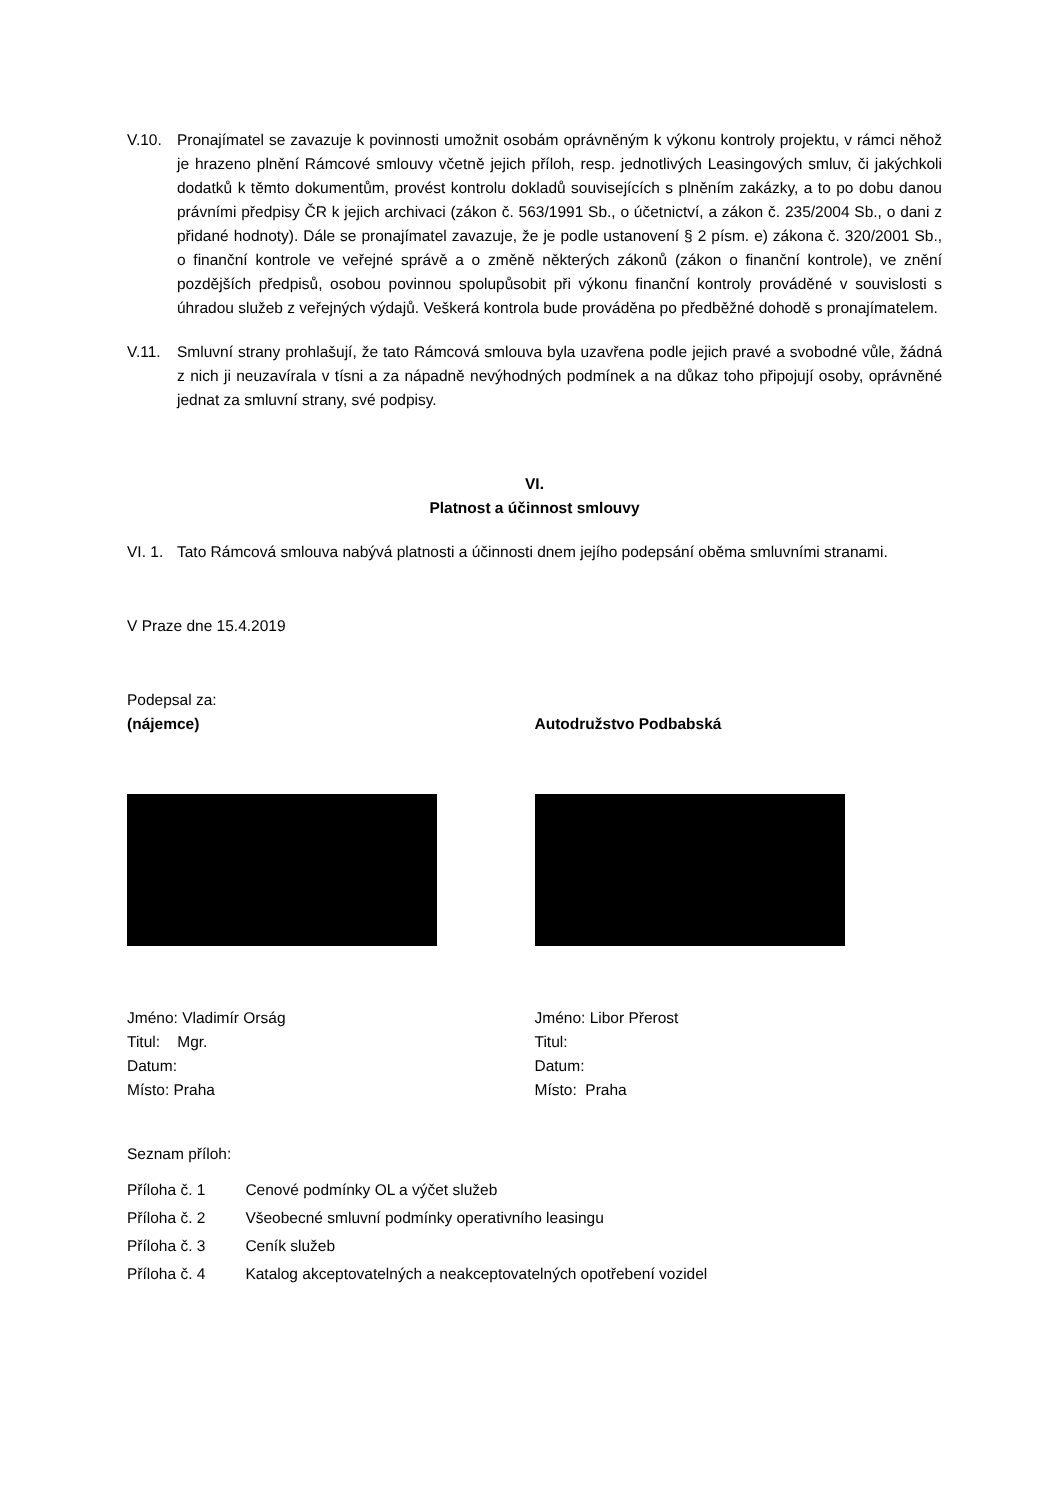V.10. Pronajímatel se zavazuje k povinnosti umožnit osobám oprávněným k výkonu kontroly projektu, v rámci něhož je hrazeno plnění Rámcové smlouvy včetně jejich příloh, resp. jednotlivých Leasingových smluv, či jakýchkoli dodatků k těmto dokumentům, provést kontrolu dokladů souvisejících s plněním zakázky, a to po dobu danou právními předpisy ČR k jejich archivaci (zákon č. 563/1991 Sb., o účetnictví, a zákon č. 235/2004 Sb., o dani z přidané hodnoty). Dále se pronajímatel zavazuje, že je podle ustanovení § 2 písm. e) zákona č. 320/2001 Sb., o finanční kontrole ve veřejné správě a o změně některých zákonů (zákon o finanční kontrole), ve znění pozdějších předpisů, osobou povinnou spolupůsobit při výkonu finanční kontroly prováděné v souvislosti s úhradou služeb z veřejných výdajů. Veškerá kontrola bude prováděna po předběžné dohodě s pronajímatelem.
V.11. Smluvní strany prohlašují, že tato Rámcová smlouva byla uzavřena podle jejich pravé a svobodné vůle, žádná z nich ji neuzavírala v tísni a za nápadně nevýhodných podmínek a na důkaz toho připojují osoby, oprávněné jednat za smluvní strany, své podpisy.
VI.
Platnost a účinnost smlouvy
VI. 1.
Tato Rámcová smlouva nabývá platnosti a účinnosti dnem jejího podepsání oběma smluvními stranami.
V Praze dne 15.4.2019
Podepsal za:
(nájemce)
Jméno: Vladimír Orság
Titul: Mgr.
Datum:
Místo: Praha
Autodružstvo Podbabská
Jméno: Libor Přerost
Titul:
Datum:
Místo: Praha
Seznam příloh:
| Příloha č. 1 | Cenové podmínky OL a výčet služeb |
| Příloha č. 2 | Všeobecné smluvní podmínky operativního leasingu |
| Příloha č. 3 | Ceník služeb |
| Příloha č. 4 | Katalog akceptovatelných a neakceptovatelných opotřebení vozidel |